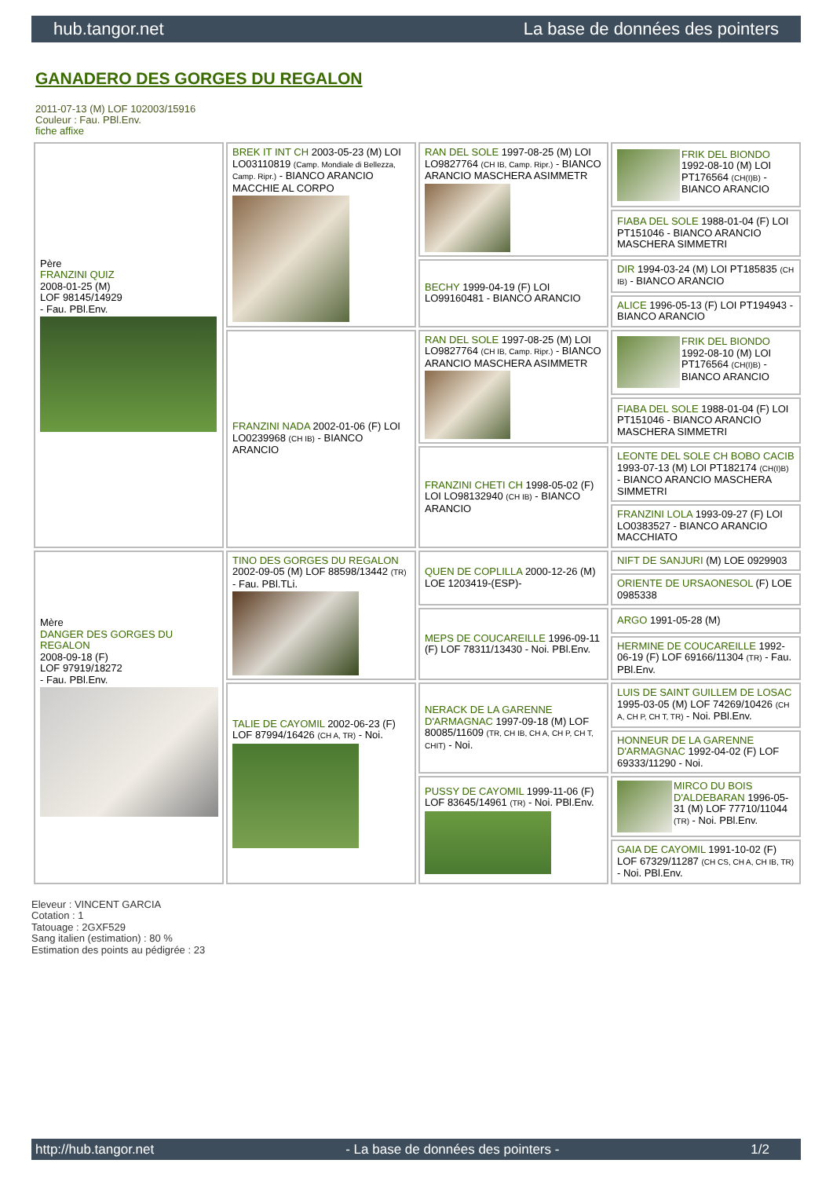hub.tangor.net La base de données des pointers
GANADERO DES GORGES DU REGALON
2011-07-13 (M) LOF 102003/15916
Couleur : Fau. PBl.Env.
fiche affixe
| Père FRANZINI QUIZ 2008-01-25 (M) LOF 98145/14929 - Fau. PBl.Env. | BREK IT INT CH 2003-05-23 (M) LOI LO03110819 (Camp. Mondiale di Bellezza, Camp. Ripr.) - BIANCO ARANCIO MACCHIE AL CORPO | RAN DEL SOLE 1997-08-25 (M) LOI LO9827764 (CH IB, Camp. Ripr.) - BIANCO ARANCIO MASCHERA ASIMMETR | FRIK DEL BIONDO 1992-08-10 (M) LOI PT176564 (CH(I)B) - BIANCO ARANCIO |
| | | | FIABA DEL SOLE 1988-01-04 (F) LOI PT151046 - BIANCO ARANCIO MASCHERA SIMMETRI |
| | | BECHY 1999-04-19 (F) LOI LO99160481 - BIANCO ARANCIO | DIR 1994-03-24 (M) LOI PT185835 (CH IB) - BIANCO ARANCIO |
| | | | ALICE 1996-05-13 (F) LOI PT194943 - BIANCO ARANCIO |
| | FRANZINI NADA 2002-01-06 (F) LOI LO0239968 (CH IB) - BIANCO ARANCIO | RAN DEL SOLE 1997-08-25 (M) LOI LO9827764 (CH IB, Camp. Ripr.) - BIANCO ARANCIO MASCHERA ASIMMETR | FRIK DEL BIONDO 1992-08-10 (M) LOI PT176564 (CH(I)B) - BIANCO ARANCIO |
| | | | FIABA DEL SOLE 1988-01-04 (F) LOI PT151046 - BIANCO ARANCIO MASCHERA SIMMETRI |
| | | FRANZINI CHETI CH 1998-05-02 (F) LOI LO98132940 (CH IB) - BIANCO ARANCIO | LEONTE DEL SOLE CH BOBO CACIB 1993-07-13 (M) LOI PT182174 (CH(I)B) - BIANCO ARANCIO MASCHERA SIMMETRI |
| | | | FRANZINI LOLA 1993-09-27 (F) LOI LO0383527 - BIANCO ARANCIO MACCHIATO |
| Mère DANGER DES GORGES DU REGALON 2008-09-18 (F) LOF 97919/18272 - Fau. PBl.Env. | TINO DES GORGES DU REGALON 2002-09-05 (M) LOF 88598/13442 (TR) - Fau. PBl.TLi. | QUEN DE COPLILLA 2000-12-26 (M) LOE 1203419-(ESP)- | NIFT DE SANJURI (M) LOE 0929903 |
| | | | ORIENTE DE URSAONESOL (F) LOE 0985338 |
| | | MEPS DE COUCAREILLE 1996-09-11 (F) LOF 78311/13430 - Noi. PBl.Env. | ARGO 1991-05-28 (M) |
| | | | HERMINE DE COUCAREILLE 1992-06-19 (F) LOF 69166/11304 (TR) - Fau. PBl.Env. |
| | TALIE DE CAYOMIL 2002-06-23 (F) LOF 87994/16426 (CH A, TR) - Noi. | NERACK DE LA GARENNE D'ARMAGNAC 1997-09-18 (M) LOF 80085/11609 (TR, CH IB, CH A, CH P, CH T, CHIT) - Noi. | LUIS DE SAINT GUILLEM DE LOSAC 1995-03-05 (M) LOF 74269/10426 (CH A, CH P, CH T, TR) - Noi. PBl.Env. |
| | | | HONNEUR DE LA GARENNE D'ARMAGNAC 1992-04-02 (F) LOF 69333/11290 - Noi. |
| | | PUSSY DE CAYOMIL 1999-11-06 (F) LOF 83645/14961 (TR) - Noi. PBl.Env. | MIRCO DU BOIS D'ALDEBARAN 1996-05-31 (M) LOF 77710/11044 (TR) - Noi. PBl.Env. |
| | | | GAIA DE CAYOMIL 1991-10-02 (F) LOF 67329/11287 (CH CS, CH A, CH IB, TR) - Noi. PBl.Env. |
Eleveur : VINCENT GARCIA
Cotation : 1
Tatouage : 2GXF529
Sang italien (estimation) : 80 %
Estimation des points au pédigrée : 23
http://hub.tangor.net - La base de données des pointers - 1/2